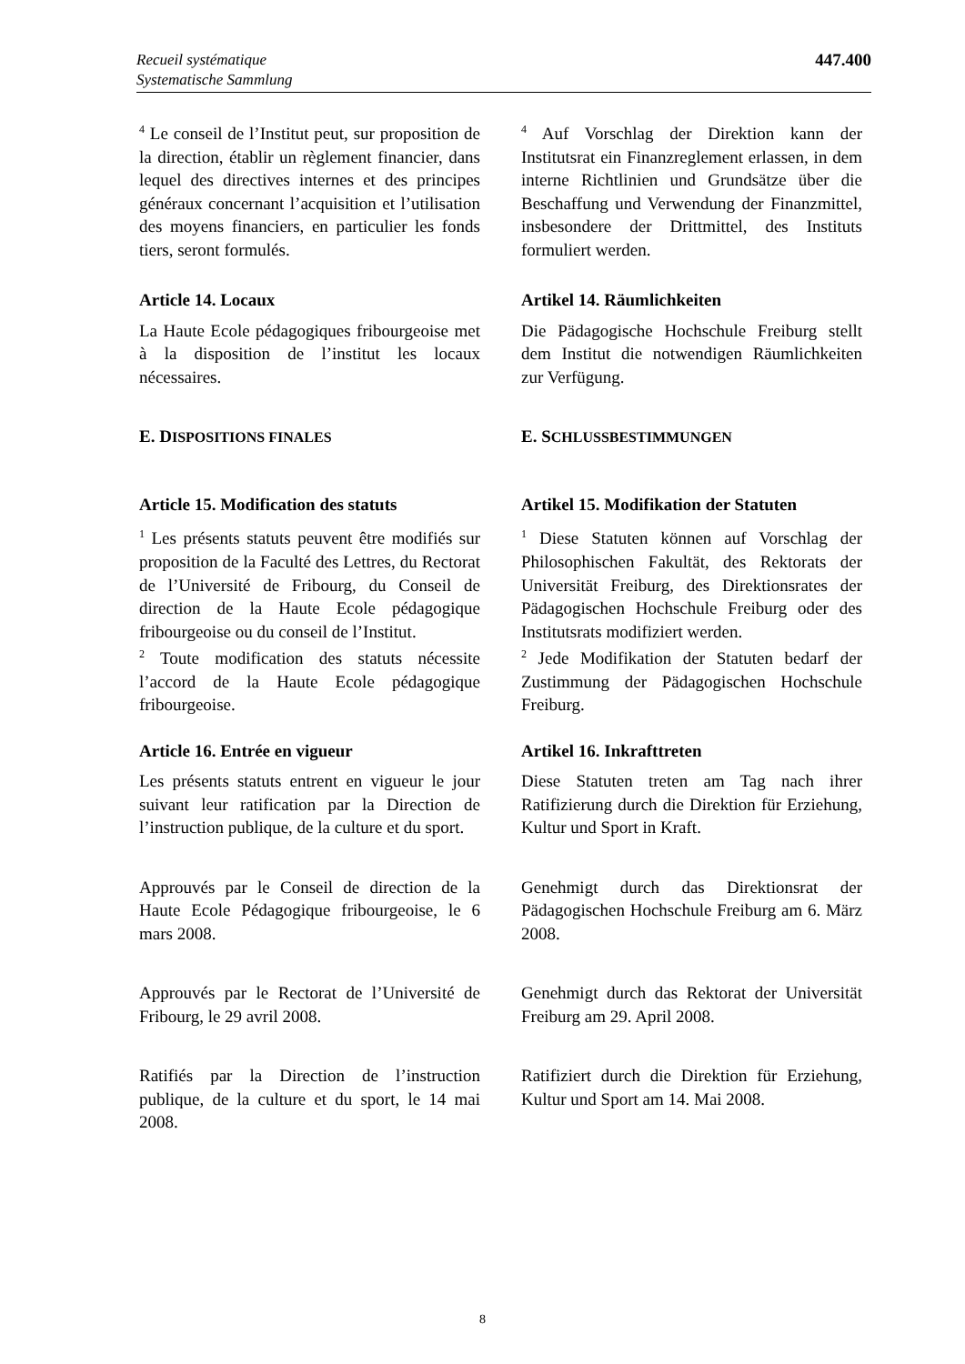Recueil systématique
Systematische Sammlung
447.400
<sup>4</sup> Le conseil de l’Institut peut, sur proposition de la direction, établir un règlement financier, dans lequel des directives internes et des principes généraux concernant l’acquisition et l’utilisation des moyens financiers, en particulier les fonds tiers, seront formulés.
<sup>4</sup> Auf Vorschlag der Direktion kann der Institutsrat ein Finanzreglement erlassen, in dem interne Richtlinien und Grundsätze über die Beschaffung und Verwendung der Finanzmittel, insbesondere der Drittmittel, des Instituts formuliert werden.
Article 14. Locaux
La Haute Ecole pédagogiques fribourgeoise met à la disposition de l’institut les locaux nécessaires.
Artikel 14. Räumlichkeiten
Die Pädagogische Hochschule Freiburg stellt dem Institut die notwendigen Räumlichkeiten zur Verfügung.
E. DISPOSITIONS FINALES
E. SCHLUSSBESTIMMUNGEN
Article 15. Modification des statuts
<sup>1</sup> Les présents statuts peuvent être modifiés sur proposition de la Faculté des Lettres, du Rectorat de l’Université de Fribourg, du Conseil de direction de la Haute Ecole pédagogique fribourgeoise ou du conseil de l’Institut.
<sup>2</sup> Toute modification des statuts nécessite l’accord de la Haute Ecole pédagogique fribourgeoise.
Artikel 15. Modifikation der Statuten
<sup>1</sup> Diese Statuten können auf Vorschlag der Philosophischen Fakultät, des Rektorats der Universität Freiburg, des Direktionsrates der Pädagogischen Hochschule Freiburg oder des Institutsrats modifiziert werden.
<sup>2</sup> Jede Modifikation der Statuten bedarf der Zustimmung der Pädagogischen Hochschule Freiburg.
Article 16. Entrée en vigueur
Les présents statuts entrent en vigueur le jour suivant leur ratification par la Direction de l’instruction publique, de la culture et du sport.
Artikel 16. Inkrafttreten
Diese Statuten treten am Tag nach ihrer Ratifizierung durch die Direktion für Erziehung, Kultur und Sport in Kraft.
Approuvés par le Conseil de direction de la Haute Ecole Pédagogique fribourgeoise, le 6 mars 2008.
Genehmigt durch das Direktionsrat der Pädagogischen Hochschule Freiburg am 6. März 2008.
Approuvés par le Rectorat de l’Université de Fribourg, le 29 avril 2008.
Genehmigt durch das Rektorat der Universität Freiburg am 29. April 2008.
Ratifiés par la Direction de l’instruction publique, de la culture et du sport, le 14 mai 2008.
Ratifiziert durch die Direktion für Erziehung, Kultur und Sport am 14. Mai 2008.
8